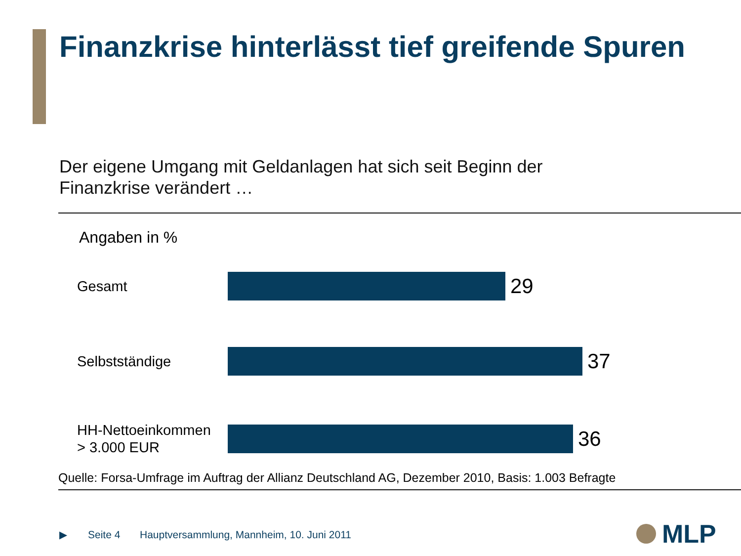Finanzkrise hinterlässt tief greifende Spuren
Der eigene Umgang mit Geldanlagen hat sich seit Beginn der
Finanzkrise verändert …
Angaben in %
Gesamt
29
Selbstständige
37
HH-Nettoeinkommen
> 3.000 EUR
36
Quelle: Forsa-Umfrage im Auftrag der Allianz Deutschland AG, Dezember 2010, Basis: 1.003 Befragte
▶ Seite 4 Hauptversammlung, Mannheim, 10. Juni 2011
MLP